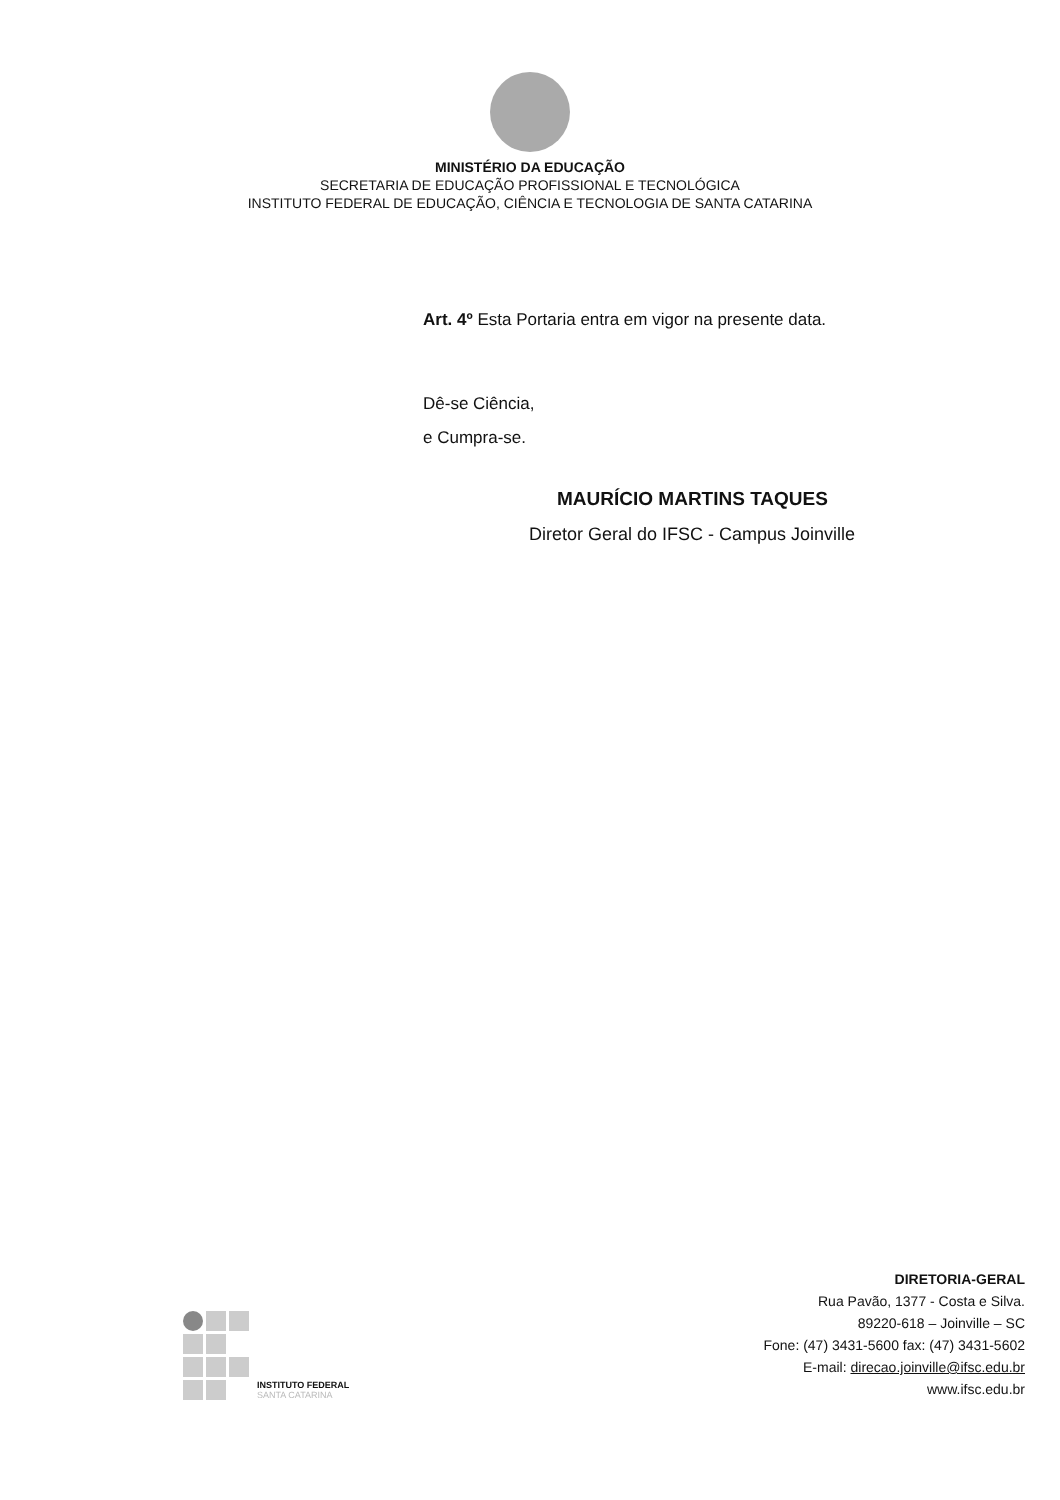MINISTÉRIO DA EDUCAÇÃO
SECRETARIA DE EDUCAÇÃO PROFISSIONAL E TECNOLÓGICA
INSTITUTO FEDERAL DE EDUCAÇÃO, CIÊNCIA E TECNOLOGIA DE SANTA CATARINA
Art. 4º Esta Portaria entra em vigor na presente data.
Dê-se Ciência,
e Cumpra-se.
MAURÍCIO MARTINS TAQUES
Diretor Geral do IFSC - Campus Joinville
INSTITUTO FEDERAL
SANTA CATARINA
DIRETORIA-GERAL
Rua Pavão, 1377 - Costa e Silva.
89220-618 – Joinville – SC
Fone: (47) 3431-5600 fax: (47) 3431-5602
E-mail: direcao.joinville@ifsc.edu.br
www.ifsc.edu.br